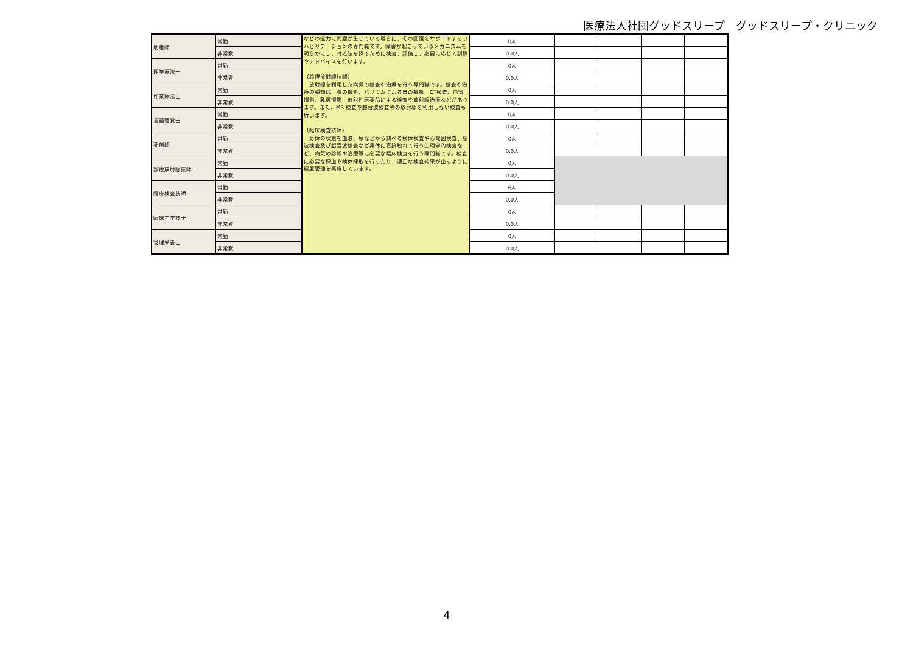医療法人社団グッドスリープ　グッドスリープ・クリニック
| 助産師 | 常勤 | などの能力に問題が生じている場合に、その回復をサポートするリハビリテーションの専門職です。障害が起こっているメカニズムを明らかにし、対処法を探るために検査、評価し、必要に応じて訓練やアドバイスを行います。 （診療放射線技師） 放射線を利用した病気の検査や治療を行う専門職です。検査や治療の種類は、胸の撮影、バリウムによる胃の撮影、CT検査、血管撮影、乳房撮影、放射性医薬品による検査や放射線治療などがあります。また、MRI検査や超音波検査等の放射線を利用しない検査も行います。 （臨床検査技師） 身体の状態を血液、尿などから調べる検体検査や心電図検査、脳波検査及び超音波検査など身体に直接触れて行う生理学的検査など、病気の診断や治療等に必要な臨床検査を行う専門職です。検査に必要な採血や検体採取を行ったり、適正な検査結果が出るように精度管理を実施しています。 | 0人 | | | | |
| | 非常勤 | | 0.0人 | | | | |
| 理学療法士 | 常勤 | | 0人 | | | | |
| | 非常勤 | | 0.0人 | | | | |
| 作業療法士 | 常勤 | | 0人 | | | | |
| | 非常勤 | | 0.0人 | | | | |
| 言語聴覚士 | 常勤 | | 0人 | | | | |
| | 非常勤 | | 0.0人 | | | | |
| 薬剤師 | 常勤 | | 0人 | | | | |
| | 非常勤 | | 0.0人 | | | | |
| 診療放射線技師 | 常勤 | | 0人 | | | | |
| | 非常勤 | | 0.0人 | | | | |
| 臨床検査技師 | 常勤 | | 6人 | | | | |
| | 非常勤 | | 0.0人 | | | | |
| 臨床工学技士 | 常勤 | | 0人 | | | | |
| | 非常勤 | | 0.0人 | | | | |
| 管理栄養士 | 常勤 | | 0人 | | | | |
| | 非常勤 | | 0.0人 | | | | |
4